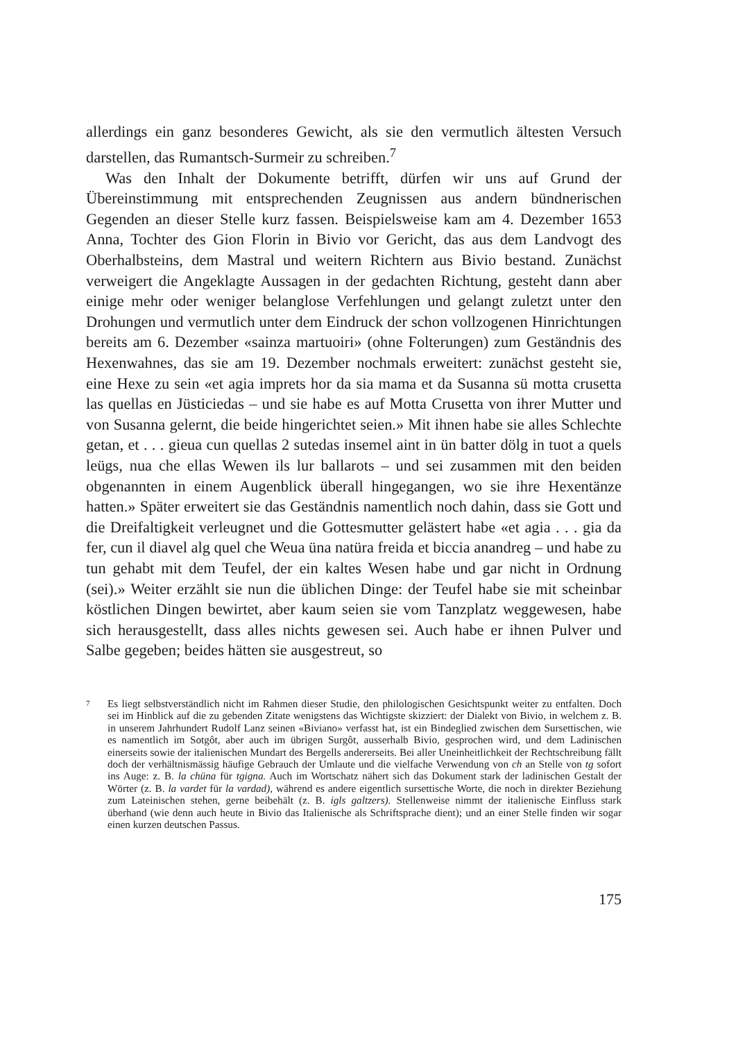allerdings ein ganz besonderes Gewicht, als sie den vermutlich ältesten Versuch darstellen, das Rumantsch-Surmeir zu schreiben.<sup>7</sup>
Was den Inhalt der Dokumente betrifft, dürfen wir uns auf Grund der Übereinstimmung mit entsprechenden Zeugnissen aus andern bündnerischen Gegenden an dieser Stelle kurz fassen. Beispielsweise kam am 4. Dezember 1653 Anna, Tochter des Gion Florin in Bivio vor Gericht, das aus dem Landvogt des Oberhalbsteins, dem Mastral und weitern Richtern aus Bivio bestand. Zunächst verweigert die Angeklagte Aussagen in der gedachten Richtung, gesteht dann aber einige mehr oder weniger belanglose Verfehlungen und gelangt zuletzt unter den Drohungen und vermutlich unter dem Eindruck der schon vollzogenen Hinrichtungen bereits am 6. Dezember «sainza martuoiri» (ohne Folterungen) zum Geständnis des Hexenwahnes, das sie am 19. Dezember nochmals erweitert: zunächst gesteht sie, eine Hexe zu sein «et agia imprets hor da sia mama et da Susanna sü motta crusetta las quellas en Jüsticiedas – und sie habe es auf Motta Crusetta von ihrer Mutter und von Susanna gelernt, die beide hingerichtet seien.» Mit ihnen habe sie alles Schlechte getan, et . . . gieua cun quellas 2 sutedas insemel aint in ün batter dölg in tuot a quels leügs, nua che ellas Wewen ils lur ballarots – und sei zusammen mit den beiden obgenannten in einem Augenblick überall hingegangen, wo sie ihre Hexentänze hatten.» Später erweitert sie das Geständnis namentlich noch dahin, dass sie Gott und die Dreifaltigkeit verleugnet und die Gottesmutter gelästert habe «et agia . . . gia da fer, cun il diavel alg quel che Weua üna natüra freida et biccia anandreg – und habe zu tun gehabt mit dem Teufel, der ein kaltes Wesen habe und gar nicht in Ordnung (sei).» Weiter erzählt sie nun die üblichen Dinge: der Teufel habe sie mit scheinbar köstlichen Dingen bewirtet, aber kaum seien sie vom Tanzplatz weggewesen, habe sich herausgestellt, dass alles nichts gewesen sei. Auch habe er ihnen Pulver und Salbe gegeben; beides hätten sie ausgestreut, so
7 Es liegt selbstverständlich nicht im Rahmen dieser Studie, den philologischen Gesichtspunkt weiter zu entfalten. Doch sei im Hinblick auf die zu gebenden Zitate wenigstens das Wichtigste skizziert: der Dialekt von Bivio, in welchem z. B. in unserem Jahrhundert Rudolf Lanz seinen «Biviano» verfasst hat, ist ein Bindeglied zwischen dem Sursettischen, wie es namentlich im Sotgôt, aber auch im übrigen Surgôt, ausserhalb Bivio, gesprochen wird, und dem Ladinischen einerseits sowie der italienischen Mundart des Bergells andererseits. Bei aller Uneinheitlichkeit der Rechtschreibung fällt doch der verhältnismässig häufige Gebrauch der Umlaute und die vielfache Verwendung von ch an Stelle von tg sofort ins Auge: z. B. la chüna für tgigna. Auch im Wortschatz nähert sich das Dokument stark der ladinischen Gestalt der Wörter (z. B. la vardet für la vardad), während es andere eigentlich sursettische Worte, die noch in direkter Beziehung zum Lateinischen stehen, gerne beibehält (z. B. igls galtzers). Stellenweise nimmt der italienische Einfluss stark überhand (wie denn auch heute in Bivio das Italienische als Schriftsprache dient); und an einer Stelle finden wir sogar einen kurzen deutschen Passus.
175